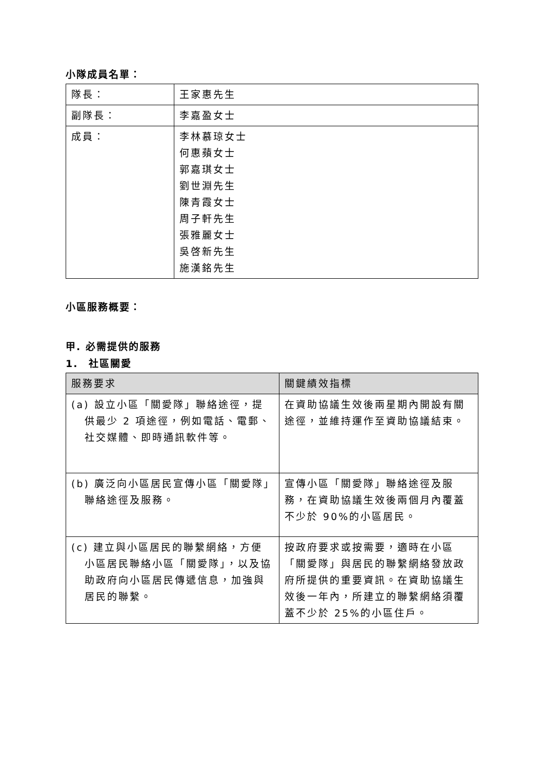小隊成員名單：
| 隊長： | 王家惠先生 |
| 副隊長： | 李嘉盈女士 |
| 成員： | 李林慕琼女士 何惠蘋女士 郭嘉琪女士 劉世淵先生 陳青霞女士 周子軒先生 張雅麗女士 吳啓新先生 施漢銘先生 |
小區服務概要：
甲. 必需提供的服務
1.　社區關愛
| 服務要求 | 關鍵績效指標 |
| --- | --- |
| (a) 設立小區「關愛隊」聯絡途徑，提供最少 2 項途徑，例如電話、電郵、社交媒體、即時通訊軟件等。 | 在資助協議生效後兩星期內開設有關途徑，並維持運作至資助協議結束。 |
| (b) 廣泛向小區居民宣傳小區「關愛隊」聯絡途徑及服務。 | 宣傳小區「關愛隊」聯絡途徑及服務，在資助協議生效後兩個月內覆蓋不少於 90%的小區居民。 |
| (c) 建立與小區居民的聯繫網絡，方便小區居民聯絡小區「關愛隊」，以及協助政府向小區居民傳遞信息，加強與居民的聯繫。 | 按政府要求或按需要，適時在小區「關愛隊」與居民的聯繫網絡發放政府所提供的重要資訊。在資助協議生效後一年內，所建立的聯繫網絡須覆蓋不少於 25%的小區住戶。 |